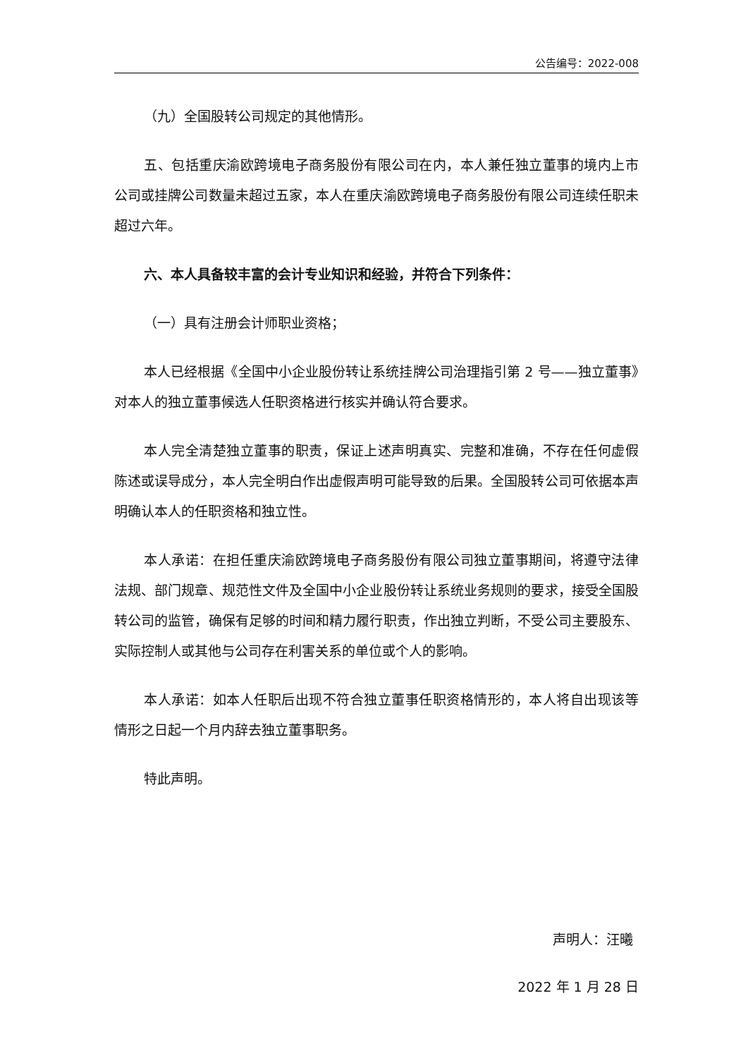公告编号：2022-008
（九）全国股转公司规定的其他情形。
五、包括重庆渝欧跨境电子商务股份有限公司在内，本人兼任独立董事的境内上市公司或挂牌公司数量未超过五家，本人在重庆渝欧跨境电子商务股份有限公司连续任职未超过六年。
六、本人具备较丰富的会计专业知识和经验，并符合下列条件：
（一）具有注册会计师职业资格；
本人已经根据《全国中小企业股份转让系统挂牌公司治理指引第 2 号——独立董事》对本人的独立董事候选人任职资格进行核实并确认符合要求。
本人完全清楚独立董事的职责，保证上述声明真实、完整和准确，不存在任何虚假陈述或误导成分，本人完全明白作出虚假声明可能导致的后果。全国股转公司可依据本声明确认本人的任职资格和独立性。
本人承诺：在担任重庆渝欧跨境电子商务股份有限公司独立董事期间，将遵守法律法规、部门规章、规范性文件及全国中小企业股份转让系统业务规则的要求，接受全国股转公司的监管，确保有足够的时间和精力履行职责，作出独立判断，不受公司主要股东、实际控制人或其他与公司存在利害关系的单位或个人的影响。
本人承诺：如本人任职后出现不符合独立董事任职资格情形的，本人将自出现该等情形之日起一个月内辞去独立董事职务。
特此声明。
声明人：汪曦
2022 年 1 月 28 日